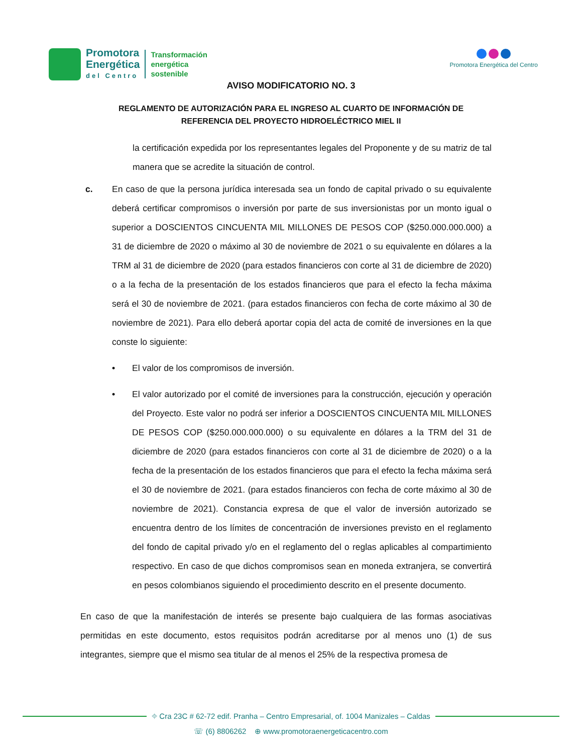Promotora
Energética
del Centro
Transformación
energética
sostenible
Promotora Energética del Centro
AVISO MODIFICATORIO NO. 3
REGLAMENTO DE AUTORIZACIÓN PARA EL INGRESO AL CUARTO DE INFORMACIÓN DE
REFERENCIA DEL PROYECTO HIDROELÉCTRICO MIEL II
la certificación expedida por los representantes legales del Proponente y de su matriz de tal manera que se acredite la situación de control.
c. En caso de que la persona jurídica interesada sea un fondo de capital privado o su equivalente deberá certificar compromisos o inversión por parte de sus inversionistas por un monto igual o superior a DOSCIENTOS CINCUENTA MIL MILLONES DE PESOS COP ($250.000.000.000) a 31 de diciembre de 2020 o máximo al 30 de noviembre de 2021 o su equivalente en dólares a la TRM al 31 de diciembre de 2020 (para estados financieros con corte al 31 de diciembre de 2020) o a la fecha de la presentación de los estados financieros que para el efecto la fecha máxima será el 30 de noviembre de 2021. (para estados financieros con fecha de corte máximo al 30 de noviembre de 2021). Para ello deberá aportar copia del acta de comité de inversiones en la que conste lo siguiente:
• El valor de los compromisos de inversión.
• El valor autorizado por el comité de inversiones para la construcción, ejecución y operación del Proyecto. Este valor no podrá ser inferior a DOSCIENTOS CINCUENTA MIL MILLONES DE PESOS COP ($250.000.000.000) o su equivalente en dólares a la TRM del 31 de diciembre de 2020 (para estados financieros con corte al 31 de diciembre de 2020) o a la fecha de la presentación de los estados financieros que para el efecto la fecha máxima será el 30 de noviembre de 2021. (para estados financieros con fecha de corte máximo al 30 de noviembre de 2021). Constancia expresa de que el valor de inversión autorizado se encuentra dentro de los límites de concentración de inversiones previsto en el reglamento del fondo de capital privado y/o en el reglamento del o reglas aplicables al compartimiento respectivo. En caso de que dichos compromisos sean en moneda extranjera, se convertirá en pesos colombianos siguiendo el procedimiento descrito en el presente documento.
En caso de que la manifestación de interés se presente bajo cualquiera de las formas asociativas permitidas en este documento, estos requisitos podrán acreditarse por al menos uno (1) de sus integrantes, siempre que el mismo sea titular de al menos el 25% de la respectiva promesa de
⌖ Cra 23C # 62-72 edif. Pranha – Centro Empresarial, of. 1004 Manizales – Caldas
☏ (6) 8806262 ⊕ www.promotoraenergeticacentro.com